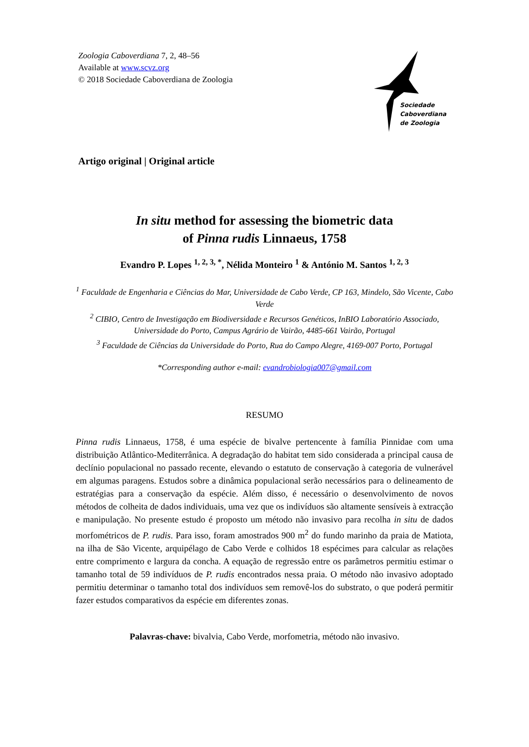Zoologia Caboverdiana 7, 2, 48–56
Available at www.scvz.org
© 2018 Sociedade Caboverdiana de Zoologia
Sociedade
Caboverdiana
de Zoologia
Artigo original | Original article
In situ method for assessing the biometric data
of Pinna rudis Linnaeus, 1758
Evandro P. Lopes <sup>1, 2, 3, *</sup>, Nélida Monteiro <sup>1</sup> & António M. Santos <sup>1, 2, 3</sup>
<sup>1</sup> Faculdade de Engenharia e Ciências do Mar, Universidade de Cabo Verde, CP 163, Mindelo, São Vicente, Cabo Verde
<sup>2</sup> CIBIO, Centro de Investigação em Biodiversidade e Recursos Genéticos, InBIO Laboratório Associado, Universidade do Porto, Campus Agrário de Vairão, 4485-661 Vairão, Portugal
<sup>3</sup> Faculdade de Ciências da Universidade do Porto, Rua do Campo Alegre, 4169-007 Porto, Portugal
*Corresponding author e-mail: evandrobiologia007@gmail.com
RESUMO
Pinna rudis Linnaeus, 1758, é uma espécie de bivalve pertencente à família Pinnidae com uma distribuição Atlântico-Mediterrânica. A degradação do habitat tem sido considerada a principal causa de declínio populacional no passado recente, elevando o estatuto de conservação à categoria de vulnerável em algumas paragens. Estudos sobre a dinâmica populacional serão necessários para o delineamento de estratégias para a conservação da espécie. Além disso, é necessário o desenvolvimento de novos métodos de colheita de dados individuais, uma vez que os indivíduos são altamente sensíveis à extracção e manipulação. No presente estudo é proposto um método não invasivo para recolha in situ de dados morfométricos de P. rudis. Para isso, foram amostrados 900 m<sup>2</sup> do fundo marinho da praia de Matiota, na ilha de São Vicente, arquipélago de Cabo Verde e colhidos 18 espécimes para calcular as relações entre comprimento e largura da concha. A equação de regressão entre os parâmetros permitiu estimar o tamanho total de 59 indivíduos de P. rudis encontrados nessa praia. O método não invasivo adoptado permitiu determinar o tamanho total dos indivíduos sem removê-los do substrato, o que poderá permitir fazer estudos comparativos da espécie em diferentes zonas.
Palavras-chave: bivalvia, Cabo Verde, morfometria, método não invasivo.